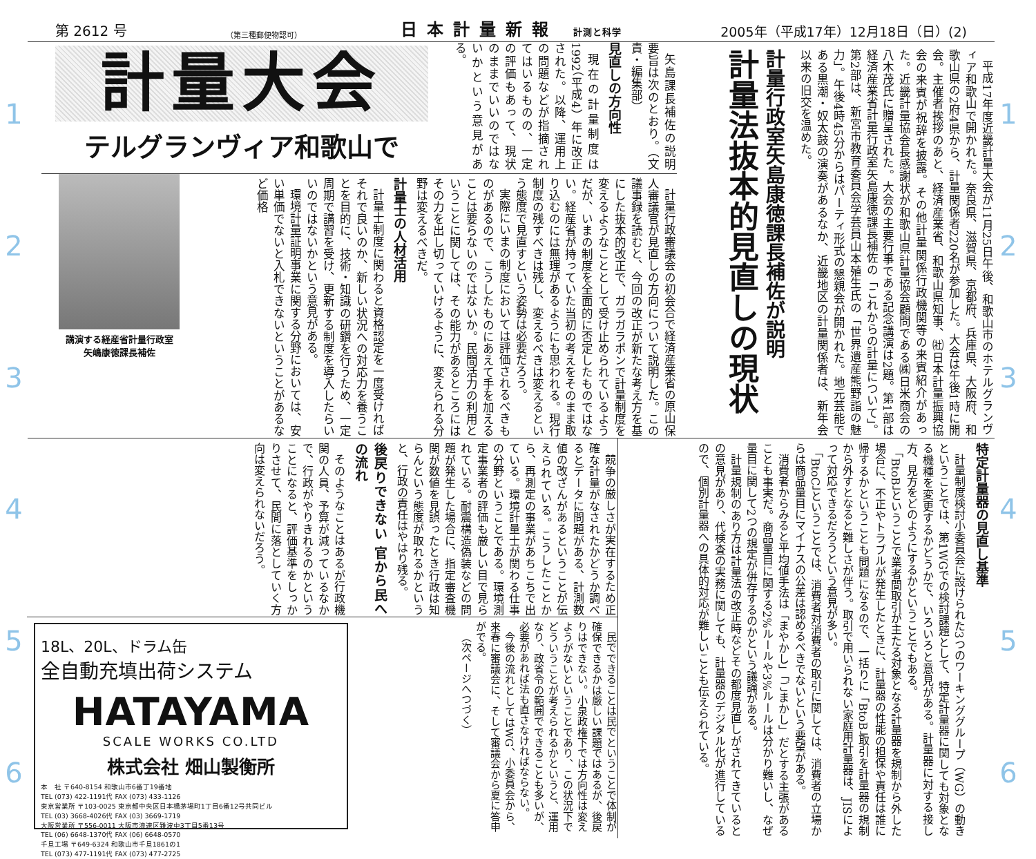1
2
3
4
5
6
第 2612 号
（第三種郵便物認可）
日本計量新報 計測と科学
2005年（平成17年）12月18日（日）(2)
平成17年度近畿計量大会が11月25日午後、和歌山市のホテルグランヴィア和歌山で開かれた。奈良県、滋賀県、京都府、兵庫県、大阪府、和歌山県の2府4県から、計量関係者220名が参加した。大会は午後1時に開会。主催者挨拶のあと、経済産業省、和歌山県知事、㈳日本計量振興協会の来賓が祝辞を披露。その他計量関係行政機関等の来賓紹介があった。近畿計量協会長感謝状が和歌山県計量協会顧問である㈱日米商会の八木茂氏に贈呈された。大会の主要行事である記念講演は2題。第1部は経済産業省計量行政室矢島康徳課長補佐の「これからの計量について」。第2部は、新宮市教育委員会学芸員山本殖生氏の「世界遺産熊野詣の魅力」。午後4時45分からはパーティ形式の懇親会が開かれた。地元芸能である黒潮・奴太鼓の演奏があるなか、近畿地区の計量関係者は、新年会以来の旧交を温めた。
計量行政室矢島康徳課長補佐が説明
計量法抜本的見直しの現状
矢島課長補佐の説明要旨は次のとおり。（文責・編集部）
見直しの方向性
現在の計量制度は1992（平成4）年に改正された。以降、運用上の問題などが指摘されてはいるものの、一定の評価もあって、現状のままでいいのではないかという意見がある。
計量大会
テルグランヴィア和歌山で
計量行政審議会の初会合で経済産業省の原山保人審議官が見直しの方向について説明した。この議事録を読むと、今回の改正が新たな考え方を基にした抜本的改正で、ガラガラポンで計量制度を変えるようなこととして受け止められているようだが、いまの制度を全面的に否定したものではない。経産省が持っていた当初の考えをそのまま取り込むのには無理があるようにも思われる。現行制度の残すべきは残し、変えるべきは変えるという態度で見直すという姿勢は必要だろう。
実際にいまの制度においては評価されるべきものがあるので、こうしたものにあえて手を加えることは要らないのではないか。民間活力の利用ということに関しては、その能力があるところにはその力を出し切っていけるように、変えられる分野は変えるべきだ。
計量士の人材活用
計量士制度に関わると資格認定を一度受ければそれで良いのか、新しい状況への対応力を養うことを目的に、技術・知識の研鑽を行うため、一定周期で講習を受け、更新する制度を導入したらいいのではないかという意見がある。
環境計量証明事業に関する分野においては、安い単価でないと入札できないということがあるなど価格
講演する経産省計量行政室矢嶋康徳課長補佐
特定計量器の見直し基準
計量制度検討小委員会に設けられた3つのワーキンググループ（WG）の動きということでは、第1WGでの検討課題として、特定計量器に関しても対象となる機種を変更するかどうかで、いろいろと意見がある。計量器に対する接し方、見方をどのようにするかということでもある。
「BtoB」ということで業者間取引が主たる対象となる計量器を規制から外した場合に、不正やトラブルが発生したときに、計量器の性能の担保や責任は誰に帰するかということも問題になるので、一括りに「BtoB」取引を計量器の規制から外すとなると難しさが伴う。取引で用いられない家庭用計量器は、JISによって対応できるだろうという意見が多い。
「BtoC」ということでは、消費者対消費者の取引に関しては、消費者の立場からは商品量目にマイナスの公差は認めるべきでないという要望がある。
消費者からみると平均値手法は「まやかし」「ごまかし」だとする主張があることも事実だ。商品量目に関する2%ルールや3%ルールは分かり難いし、なぜ量目に関して2つの規定が併存するのかという議論がある。
計量規制のあり方は計量法の改正時などその都度見直しがされてきているとの意見があり、代検査の実務に関しても、計量器のデジタル化が進行しているので、個別計量器への具体的対応が難しいことも伝えられている。
競争の厳しさが実在するため正確な計量がなされたかどうか調べるとデータに問題がある、計測数値の改ざんがあるということが伝えられている。こうしたことから、再測定の事業があちこちで出ている。環境計量士が関わる仕事の分野ということである。環境測定事業者の評価も厳しい目で見られている。耐震構造偽装などの問題が発生した場合に、指定審査機関が数値を見誤ったとき行政は知らんという態度が取れるかというと、行政の責任はやはり残る。
後戻りできない 官から民への流れ
そのようなことはあるが行政機関の人員、予算が減っているなかで、行政がやりきれるのかということになると、評価基準をしっかりさせて、民間に落としていく方向は変えられないだろう。
民でできることは民でということで体制が確保できるかは厳しい課題ではあるが、後戻りはできない。小泉政権下では方向性は変えようがないということであり、この状況下でどういうことが考えられるかというと、運用なり、政省令の範囲でできることも多いが、必要があれば法も直さなければならない。
今後の流れとしてはWG、小委員会から、来春に審議会に、そして審議会から夏に答申がでる。
（次ページへつづく）
18L、20L、ドラム缶
全自動充填出荷システム
HATAYAMA
SCALE WORKS CO.LTD
株式会社 畑山製衡所
本　社 〒640-8154 和歌山市6番丁19番地
TEL (073) 422-1191代 FAX (073) 433-1126
東京営業所 〒103-0025 東京都中央区日本橋茅場町1丁目6番12号共同ビル
TEL (03) 3668-4026代 FAX (03) 3669-1719
大阪営業所 〒556-0011 大阪市浪速区難波中3丁目5番13号
TEL (06) 6648-1370代 FAX (06) 6648-0570
千旦工場 〒649-6324 和歌山市千旦1861の1
TEL (073) 477-1191代 FAX (073) 477-2725
1
2
3
4
5
6